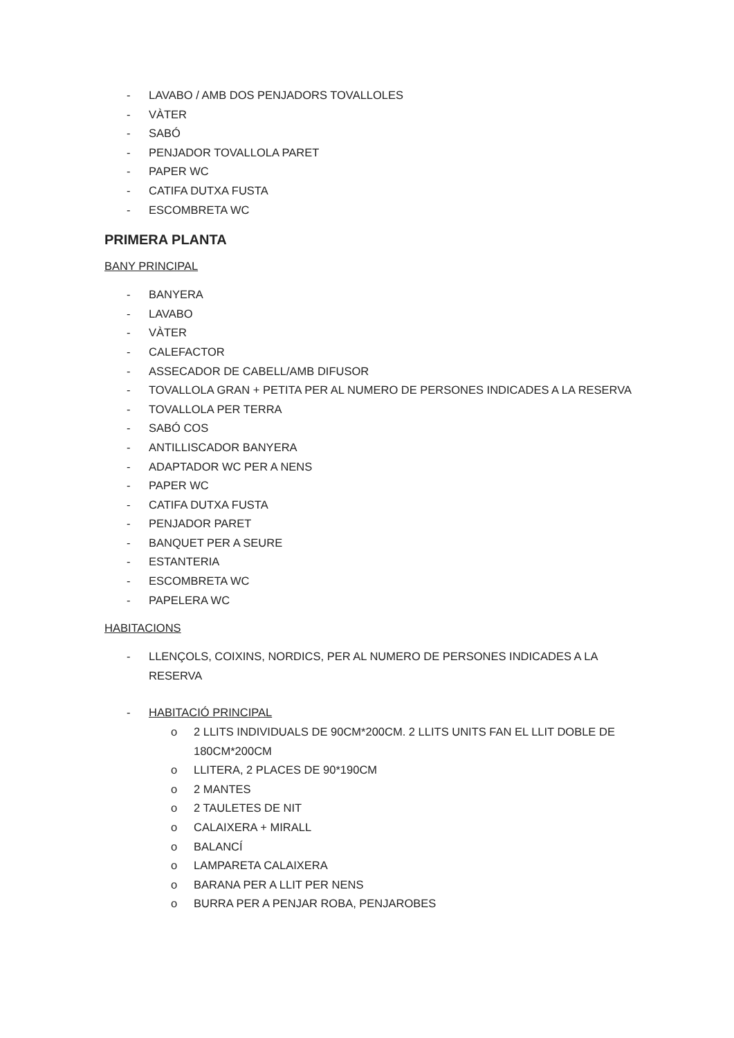- LAVABO / AMB DOS PENJADORS TOVALLOLES
- VÀTER
- SABÓ
- PENJADOR TOVALLOLA PARET
- PAPER WC
- CATIFA DUTXA FUSTA
- ESCOMBRETA WC
PRIMERA PLANTA
BANY PRINCIPAL
- BANYERA
- LAVABO
- VÀTER
- CALEFACTOR
- ASSECADOR DE CABELL/AMB DIFUSOR
- TOVALLOLA GRAN + PETITA PER AL NUMERO DE PERSONES INDICADES A LA RESERVA
- TOVALLOLA PER TERRA
- SABÓ COS
- ANTILLISCADOR BANYERA
- ADAPTADOR WC PER A NENS
- PAPER WC
- CATIFA DUTXA FUSTA
- PENJADOR PARET
- BANQUET PER A SEURE
- ESTANTERIA
- ESCOMBRETA WC
- PAPELERA WC
HABITACIONS
- LLENÇOLS, COIXINS, NORDICS, PER AL NUMERO DE PERSONES INDICADES A LA RESERVA
- HABITACIÓ PRINCIPAL
o 2 LLITS INDIVIDUALS DE 90CM*200CM. 2 LLITS UNITS FAN EL LLIT DOBLE DE 180CM*200CM
o LLITERA, 2 PLACES DE 90*190CM
o 2 MANTES
o 2 TAULETES DE NIT
o CALAIXERA + MIRALL
o BALANCÍ
o LAMPARETA CALAIXERA
o BARANA PER A LLIT PER NENS
o BURRA PER A PENJAR ROBA, PENJAROBES